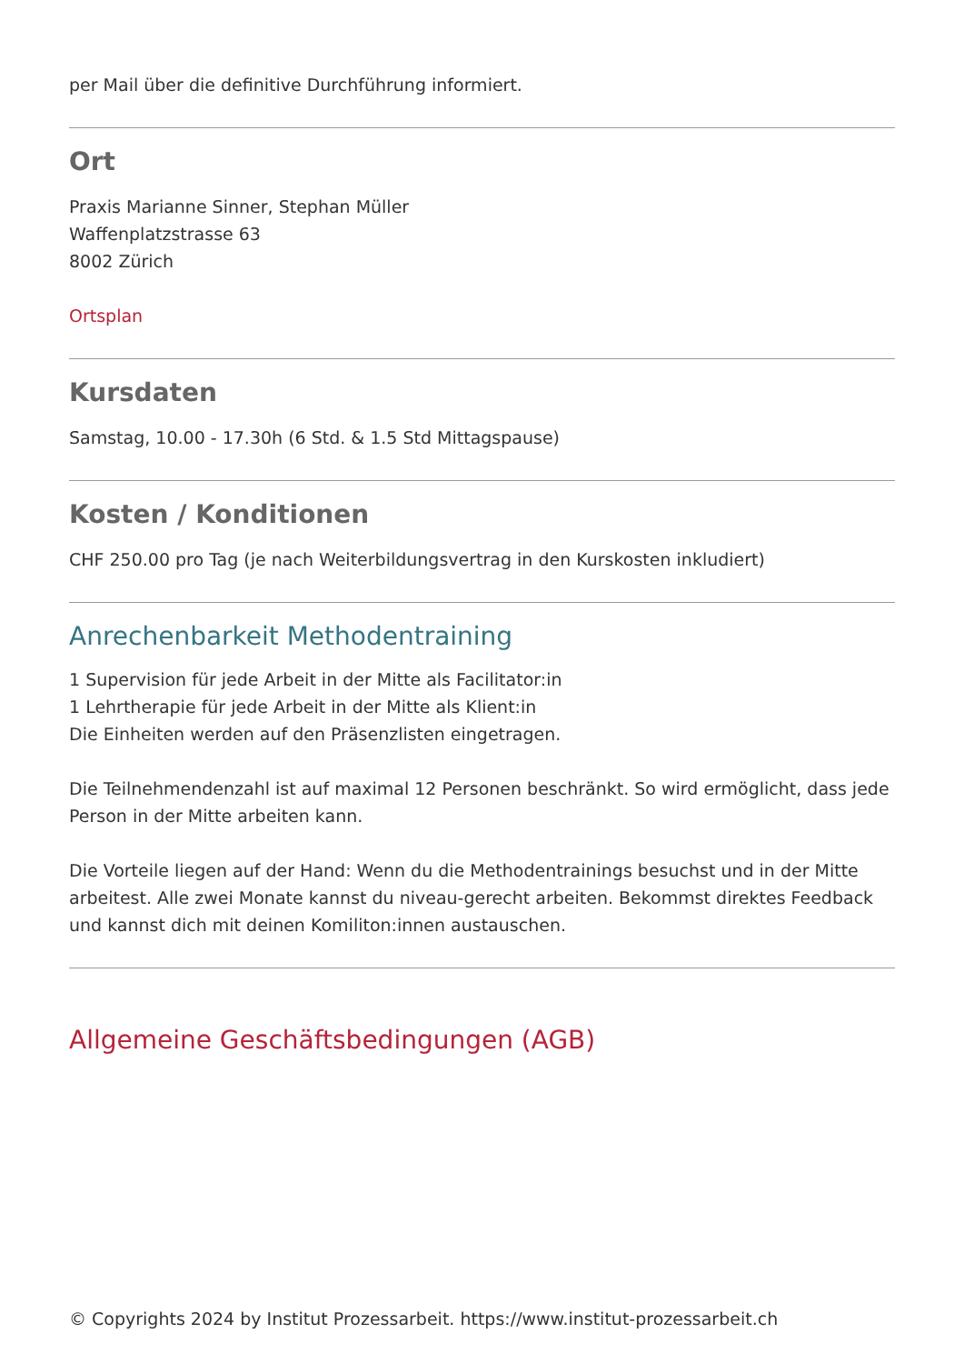per Mail über die definitive Durchführung informiert.
Ort
Praxis Marianne Sinner, Stephan Müller
Waffenplatzstrasse 63
8002 Zürich
Ortsplan
Kursdaten
Samstag, 10.00 - 17.30h (6 Std. & 1.5 Std Mittagspause)
Kosten / Konditionen
CHF 250.00 pro Tag (je nach Weiterbildungsvertrag in den Kurskosten inkludiert)
Anrechenbarkeit Methodentraining
1 Supervision für jede Arbeit in der Mitte als Facilitator:in
1 Lehrtherapie für jede Arbeit in der Mitte als Klient:in
Die Einheiten werden auf den Präsenzlisten eingetragen.
Die Teilnehmendenzahl ist auf maximal 12 Personen beschränkt. So wird ermöglicht, dass jede Person in der Mitte arbeiten kann.
Die Vorteile liegen auf der Hand: Wenn du die Methodentrainings besuchst und in der Mitte arbeitest. Alle zwei Monate kannst du niveau-gerecht arbeiten. Bekommst direktes Feedback und kannst dich mit deinen Komiliton:innen austauschen.
Allgemeine Geschäftsbedingungen (AGB)
© Copyrights 2024 by Institut Prozessarbeit. https://www.institut-prozessarbeit.ch